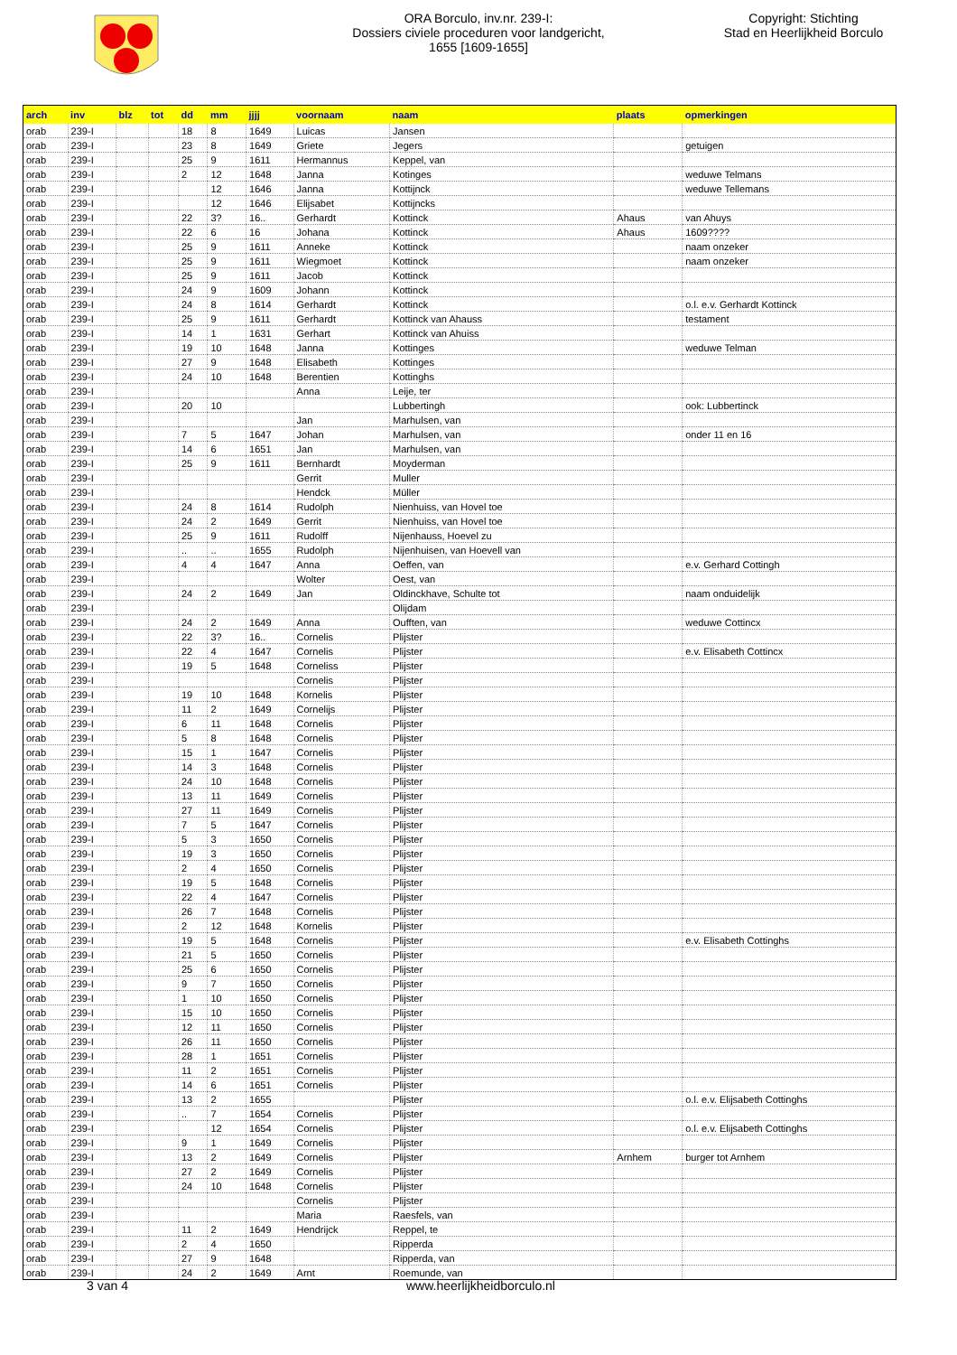ORA Borculo, inv.nr. 239-I:
Dossiers civiele proceduren voor landgericht,
1655 [1609-1655]
Copyright: Stichting
Stad en Heerlijkheid Borculo
| arch | inv | blz | tot | dd | mm | jjjj | voornaam | naam | plaats | opmerkingen |
| --- | --- | --- | --- | --- | --- | --- | --- | --- | --- | --- |
| orab | 239-I | | | 18 | 8 | 1649 | Luicas | Jansen | | |
| orab | 239-I | | | 23 | 8 | 1649 | Griete | Jegers | | getuigen |
| orab | 239-I | | | 25 | 9 | 1611 | Hermannus | Keppel, van | | |
| orab | 239-I | | | 2 | 12 | 1648 | Janna | Kotinges | | weduwe Telmans |
| orab | 239-I | | | | 12 | 1646 | Janna | Kottijnck | | weduwe Tellemans |
| orab | 239-I | | | | 12 | 1646 | Elijsabet | Kottijncks | | |
| orab | 239-I | | | 22 | 3? | 16.. | Gerhardt | Kottinck | Ahaus | van Ahuys |
| orab | 239-I | | | 22 | 6 | 16 | Johana | Kottinck | Ahaus | 1609???? |
| orab | 239-I | | | 25 | 9 | 1611 | Anneke | Kottinck | | naam onzeker |
| orab | 239-I | | | 25 | 9 | 1611 | Wiegmoet | Kottinck | | naam onzeker |
| orab | 239-I | | | 25 | 9 | 1611 | Jacob | Kottinck | | |
| orab | 239-I | | | 24 | 9 | 1609 | Johann | Kottinck | | |
| orab | 239-I | | | 24 | 8 | 1614 | Gerhardt | Kottinck | | o.l. e.v. Gerhardt Kottinck |
| orab | 239-I | | | 25 | 9 | 1611 | Gerhardt | Kottinck van Ahauss | | testament |
| orab | 239-I | | | 14 | 1 | 1631 | Gerhart | Kottinck van Ahuiss | | |
| orab | 239-I | | | 19 | 10 | 1648 | Janna | Kottinges | | weduwe Telman |
| orab | 239-I | | | 27 | 9 | 1648 | Elisabeth | Kottinges | | |
| orab | 239-I | | | 24 | 10 | 1648 | Berentien | Kottinghs | | |
| orab | 239-I | | | | | | Anna | Leije, ter | | |
| orab | 239-I | | | 20 | 10 | | | Lubbertingh | | ook: Lubbertinck |
| orab | 239-I | | | | | | Jan | Marhulsen, van | | |
| orab | 239-I | | | 7 | 5 | 1647 | Johan | Marhulsen, van | | onder 11 en 16 |
| orab | 239-I | | | 14 | 6 | 1651 | Jan | Marhulsen, van | | |
| orab | 239-I | | | 25 | 9 | 1611 | Bernhardt | Moyderman | | |
| orab | 239-I | | | | | | Gerrit | Muller | | |
| orab | 239-I | | | | | | Hendck | Müller | | |
| orab | 239-I | | | 24 | 8 | 1614 | Rudolph | Nienhuiss, van Hovel toe | | |
| orab | 239-I | | | 24 | 2 | 1649 | Gerrit | Nienhuiss, van Hovel toe | | |
| orab | 239-I | | | 25 | 9 | 1611 | Rudolff | Nijenhauss, Hoevel zu | | |
| orab | 239-I | | | .. | .. | 1655 | Rudolph | Nijenhuisen, van Hoevell van | | |
| orab | 239-I | | | 4 | 4 | 1647 | Anna | Oeffen, van | | e.v. Gerhard Cottingh |
| orab | 239-I | | | | | | Wolter | Oest, van | | |
| orab | 239-I | | | 24 | 2 | 1649 | Jan | Oldinckhave, Schulte tot | | naam onduidelijk |
| orab | 239-I | | | | | | | Olijdam | | |
| orab | 239-I | | | 24 | 2 | 1649 | Anna | Oufften, van | | weduwe Cottincx |
| orab | 239-I | | | 22 | 3? | 16.. | Cornelis | Plijster | | |
| orab | 239-I | | | 22 | 4 | 1647 | Cornelis | Plijster | | e.v. Elisabeth Cottincx |
| orab | 239-I | | | 19 | 5 | 1648 | Corneliss | Plijster | | |
| orab | 239-I | | | | | | Cornelis | Plijster | | |
| orab | 239-I | | | 19 | 10 | 1648 | Kornelis | Plijster | | |
| orab | 239-I | | | 11 | 2 | 1649 | Cornelijs | Plijster | | |
| orab | 239-I | | | 6 | 11 | 1648 | Cornelis | Plijster | | |
| orab | 239-I | | | 5 | 8 | 1648 | Cornelis | Plijster | | |
| orab | 239-I | | | 15 | 1 | 1647 | Cornelis | Plijster | | |
| orab | 239-I | | | 14 | 3 | 1648 | Cornelis | Plijster | | |
| orab | 239-I | | | 24 | 10 | 1648 | Cornelis | Plijster | | |
| orab | 239-I | | | 13 | 11 | 1649 | Cornelis | Plijster | | |
| orab | 239-I | | | 27 | 11 | 1649 | Cornelis | Plijster | | |
| orab | 239-I | | | 7 | 5 | 1647 | Cornelis | Plijster | | |
| orab | 239-I | | | 5 | 3 | 1650 | Cornelis | Plijster | | |
| orab | 239-I | | | 19 | 3 | 1650 | Cornelis | Plijster | | |
| orab | 239-I | | | 2 | 4 | 1650 | Cornelis | Plijster | | |
| orab | 239-I | | | 19 | 5 | 1648 | Cornelis | Plijster | | |
| orab | 239-I | | | 22 | 4 | 1647 | Cornelis | Plijster | | |
| orab | 239-I | | | 26 | 7 | 1648 | Cornelis | Plijster | | |
| orab | 239-I | | | 2 | 12 | 1648 | Kornelis | Plijster | | |
| orab | 239-I | | | 19 | 5 | 1648 | Cornelis | Plijster | | e.v. Elisabeth Cottinghs |
| orab | 239-I | | | 21 | 5 | 1650 | Cornelis | Plijster | | |
| orab | 239-I | | | 25 | 6 | 1650 | Cornelis | Plijster | | |
| orab | 239-I | | | 9 | 7 | 1650 | Cornelis | Plijster | | |
| orab | 239-I | | | 1 | 10 | 1650 | Cornelis | Plijster | | |
| orab | 239-I | | | 15 | 10 | 1650 | Cornelis | Plijster | | |
| orab | 239-I | | | 12 | 11 | 1650 | Cornelis | Plijster | | |
| orab | 239-I | | | 26 | 11 | 1650 | Cornelis | Plijster | | |
| orab | 239-I | | | 28 | 1 | 1651 | Cornelis | Plijster | | |
| orab | 239-I | | | 11 | 2 | 1651 | Cornelis | Plijster | | |
| orab | 239-I | | | 14 | 6 | 1651 | Cornelis | Plijster | | |
| orab | 239-I | | | 13 | 2 | 1655 | | Plijster | | o.l. e.v. Elijsabeth Cottinghs |
| orab | 239-I | | | .. | 7 | 1654 | Cornelis | Plijster | | |
| orab | 239-I | | | | 12 | 1654 | Cornelis | Plijster | | o.l. e.v. Elijsabeth Cottinghs |
| orab | 239-I | | | 9 | 1 | 1649 | Cornelis | Plijster | | |
| orab | 239-I | | | 13 | 2 | 1649 | Cornelis | Plijster | Arnhem | burger tot Arnhem |
| orab | 239-I | | | 27 | 2 | 1649 | Cornelis | Plijster | | |
| orab | 239-I | | | 24 | 10 | 1648 | Cornelis | Plijster | | |
| orab | 239-I | | | | | | Cornelis | Plijster | | |
| orab | 239-I | | | | | | Maria | Raesfels, van | | |
| orab | 239-I | | | 11 | 2 | 1649 | Hendrijck | Reppel, te | | |
| orab | 239-I | | | 2 | 4 | 1650 | | Ripperda | | |
| orab | 239-I | | | 27 | 9 | 1648 | | Ripperda, van | | |
| orab | 239-I | | | 24 | 2 | 1649 | Arnt | Roemunde, van | | |
3 van 4 www.heerlijkheidborculo.nl